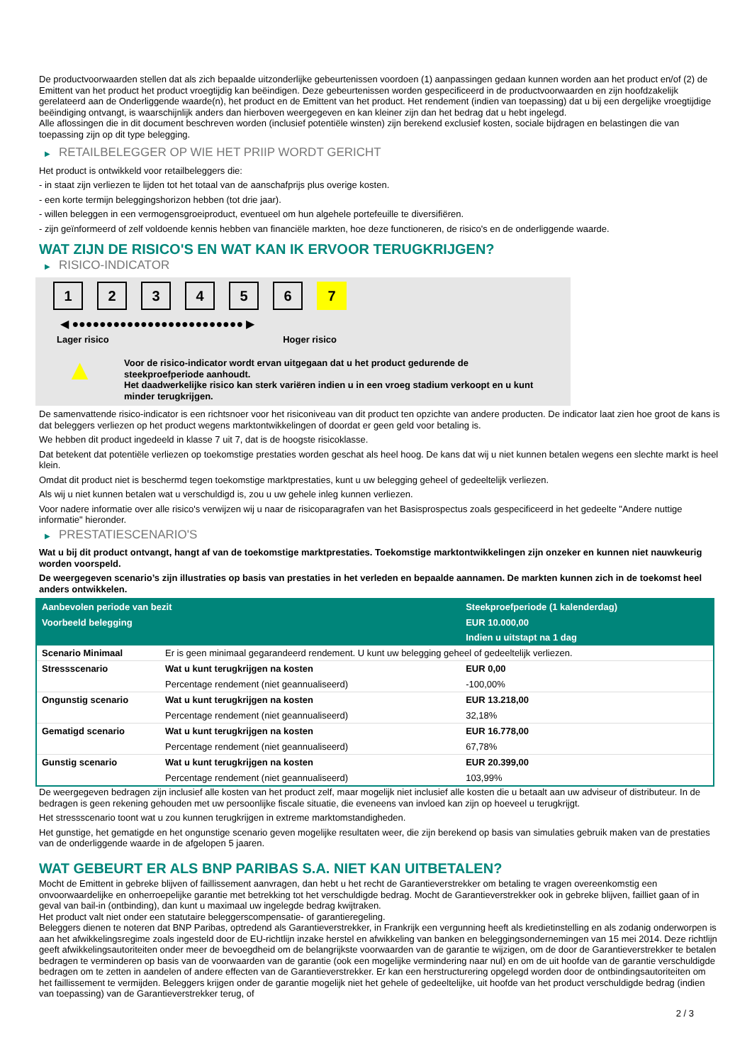De productvoorwaarden stellen dat als zich bepaalde uitzonderlijke gebeurtenissen voordoen (1) aanpassingen gedaan kunnen worden aan het product en/of (2) de Emittent van het product het product vroegtijdig kan beëindigen. Deze gebeurtenissen worden gespecificeerd in de productvoorwaarden en zijn hoofdzakelijk gerelateerd aan de Onderliggende waarde(n), het product en de Emittent van het product. Het rendement (indien van toepassing) dat u bij een dergelijke vroegtijdige beëindiging ontvangt, is waarschijnlijk anders dan hierboven weergegeven en kan kleiner zijn dan het bedrag dat u hebt ingelegd.
Alle aflossingen die in dit document beschreven worden (inclusief potentiële winsten) zijn berekend exclusief kosten, sociale bijdragen en belastingen die van toepassing zijn op dit type belegging.
▶ RETAILBELEGGER OP WIE HET PRIIP WORDT GERICHT
Het product is ontwikkeld voor retailbeleggers die:
- in staat zijn verliezen te lijden tot het totaal van de aanschafprijs plus overige kosten.
- een korte termijn beleggingshorizon hebben (tot drie jaar).
- willen beleggen in een vermogensgroeiproduct, eventueel om hun algehele portefeuille te diversifiëren.
- zijn geïnformeerd of zelf voldoende kennis hebben van financiële markten, hoe deze functioneren, de risico's en de onderliggende waarde.
WAT ZIJN DE RISICO'S EN WAT KAN IK ERVOOR TERUGKRIJGEN?
▶ RISICO-INDICATOR
1 2 3 4 5 6 7
◀ ●●●●●●●●●●●●●●●●●●●●●●●●● ▶
Lager risico Hoger risico
▲
Voor de risico-indicator wordt ervan uitgegaan dat u het product gedurende de steekproefperiode aanhoudt.
Het daadwerkelijke risico kan sterk variëren indien u in een vroeg stadium verkoopt en u kunt minder terugkrijgen.
De samenvattende risico-indicator is een richtsnoer voor het risiconiveau van dit product ten opzichte van andere producten. De indicator laat zien hoe groot de kans is dat beleggers verliezen op het product wegens marktontwikkelingen of doordat er geen geld voor betaling is.
We hebben dit product ingedeeld in klasse 7 uit 7, dat is de hoogste risicoklasse.
Dat betekent dat potentiële verliezen op toekomstige prestaties worden geschat als heel hoog. De kans dat wij u niet kunnen betalen wegens een slechte markt is heel klein.
Omdat dit product niet is beschermd tegen toekomstige marktprestaties, kunt u uw belegging geheel of gedeeltelijk verliezen.
Als wij u niet kunnen betalen wat u verschuldigd is, zou u uw gehele inleg kunnen verliezen.
Voor nadere informatie over alle risico's verwijzen wij u naar de risicoparagrafen van het Basisprospectus zoals gespecificeerd in het gedeelte "Andere nuttige informatie" hieronder.
▶ PRESTATIESCENARIO'S
Wat u bij dit product ontvangt, hangt af van de toekomstige marktprestaties. Toekomstige marktontwikkelingen zijn onzeker en kunnen niet nauwkeurig worden voorspeld.
De weergegeven scenario’s zijn illustraties op basis van prestaties in het verleden en bepaalde aannamen. De markten kunnen zich in de toekomst heel anders ontwikkelen.
| Aanbevolen periode van bezit | | Steekproefperiode (1 kalenderdag) |
| Voorbeeld belegging | | EUR 10.000,00 |
| | | Indien u uitstapt na 1 dag |
| Scenario Minimaal | Er is geen minimaal gegarandeerd rendement. U kunt uw belegging geheel of gedeeltelijk verliezen. | |
| Stressscenario | Wat u kunt terugkrijgen na kosten | EUR 0,00 |
| | Percentage rendement (niet geannualiseerd) | -100,00% |
| Ongunstig scenario | Wat u kunt terugkrijgen na kosten | EUR 13.218,00 |
| | Percentage rendement (niet geannualiseerd) | 32,18% |
| Gematigd scenario | Wat u kunt terugkrijgen na kosten | EUR 16.778,00 |
| | Percentage rendement (niet geannualiseerd) | 67,78% |
| Gunstig scenario | Wat u kunt terugkrijgen na kosten | EUR 20.399,00 |
| | Percentage rendement (niet geannualiseerd) | 103,99% |
De weergegeven bedragen zijn inclusief alle kosten van het product zelf, maar mogelijk niet inclusief alle kosten die u betaalt aan uw adviseur of distributeur. In de bedragen is geen rekening gehouden met uw persoonlijke fiscale situatie, die eveneens van invloed kan zijn op hoeveel u terugkrijgt.
Het stressscenario toont wat u zou kunnen terugkrijgen in extreme marktomstandigheden.
Het gunstige, het gematigde en het ongunstige scenario geven mogelijke resultaten weer, die zijn berekend op basis van simulaties gebruik maken van de prestaties van de onderliggende waarde in de afgelopen 5 jaaren.
WAT GEBEURT ER ALS BNP PARIBAS S.A. NIET KAN UITBETALEN?
Mocht de Emittent in gebreke blijven of faillissement aanvragen, dan hebt u het recht de Garantieverstrekker om betaling te vragen overeenkomstig een onvoorwaardelijke en onherroepelijke garantie met betrekking tot het verschuldigde bedrag. Mocht de Garantieverstrekker ook in gebreke blijven, failliet gaan of in geval van bail-in (ontbinding), dan kunt u maximaal uw ingelegde bedrag kwijtraken.
Het product valt niet onder een statutaire beleggerscompensatie- of garantieregeling.
Beleggers dienen te noteren dat BNP Paribas, optredend als Garantieverstrekker, in Frankrijk een vergunning heeft als kredietinstelling en als zodanig onderworpen is aan het afwikkelingsregime zoals ingesteld door de EU-richtlijn inzake herstel en afwikkeling van banken en beleggingsondernemingen van 15 mei 2014. Deze richtlijn geeft afwikkelingsautoriteiten onder meer de bevoegdheid om de belangrijkste voorwaarden van de garantie te wijzigen, om de door de Garantieverstrekker te betalen bedragen te verminderen op basis van de voorwaarden van de garantie (ook een mogelijke vermindering naar nul) en om de uit hoofde van de garantie verschuldigde bedragen om te zetten in aandelen of andere effecten van de Garantieverstrekker. Er kan een herstructurering opgelegd worden door de ontbindingsautoriteiten om het faillissement te vermijden. Beleggers krijgen onder de garantie mogelijk niet het gehele of gedeeltelijke, uit hoofde van het product verschuldigde bedrag (indien van toepassing) van de Garantieverstrekker terug, of
2 / 3